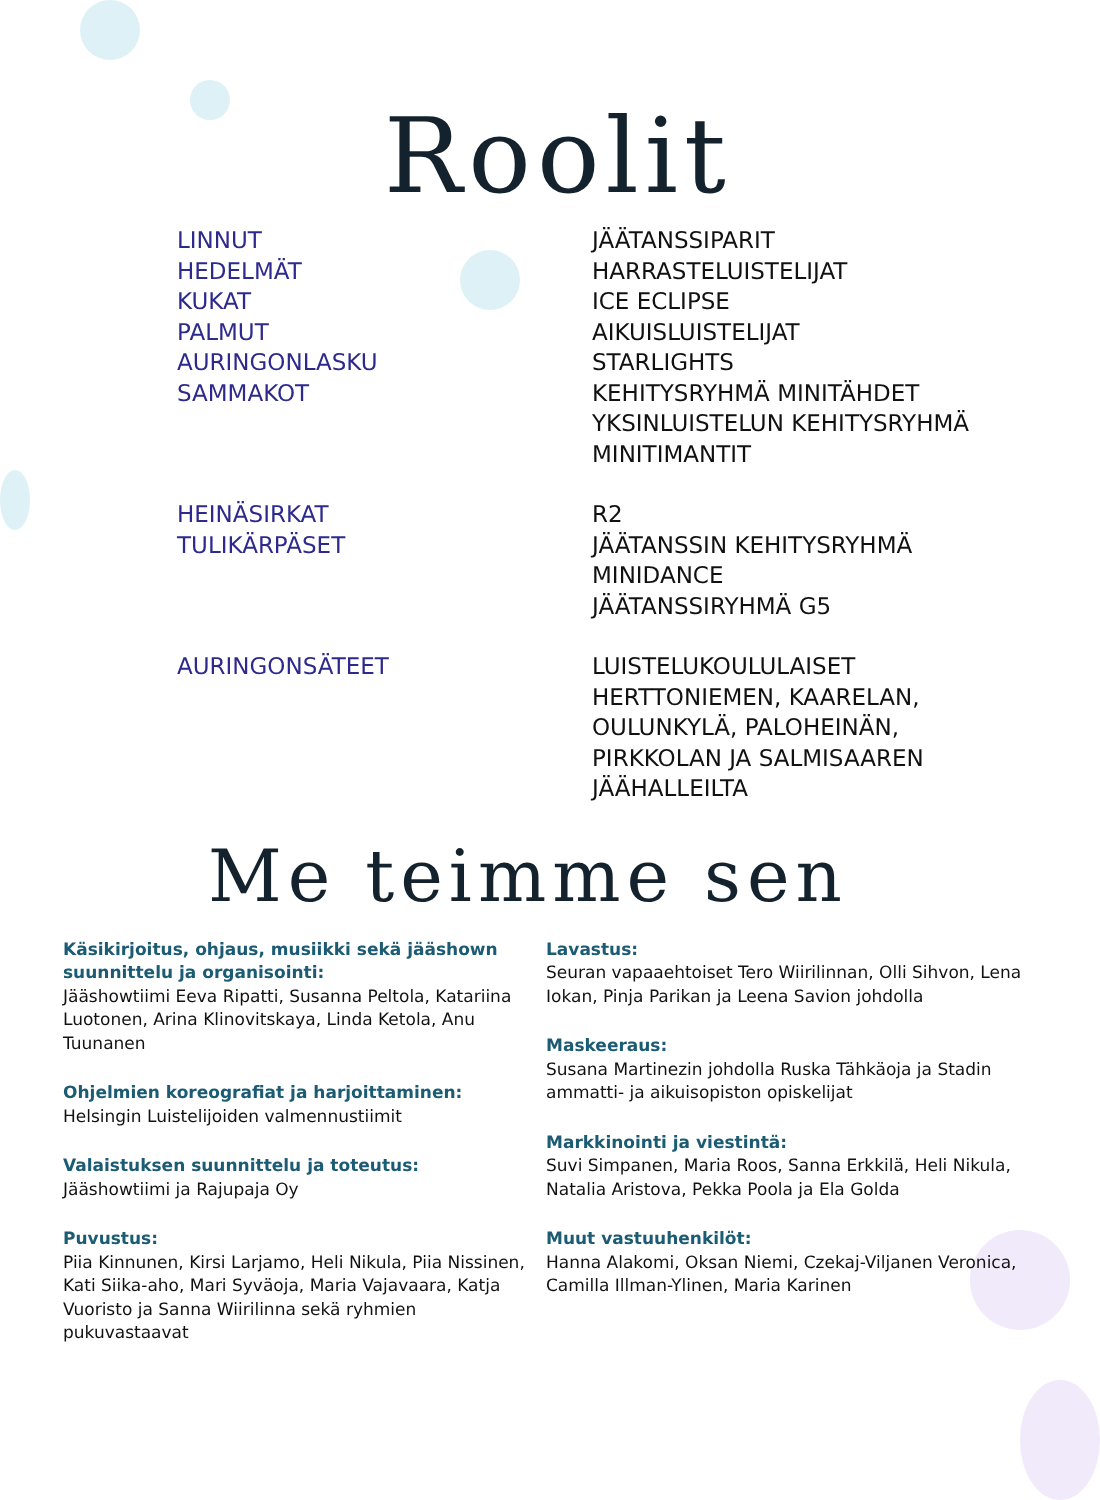Roolit
LINNUT
HEDELMÄT
KUKAT
PALMUT
AURINGONLASKU
SAMMAKOT
JÄÄTANSSIPARIT
HARRASTELUISTELIJAT
ICE ECLIPSE
AIKUISLUISTELIJAT
STARLIGHTS
KEHITYSRYHMÄ MINITÄHDET
YKSINLUISTELUN KEHITYSRYHMÄ
MINITIMANTIT
HEINÄSIRKAT
TULIKÄRPÄSET
R2
JÄÄTANSSIN KEHITYSRYHMÄ
MINIDANCE
JÄÄTANSSIRYHMÄ G5
AURINGONSÄTEET LUISTELUKOULULAISET
HERTTONIEMEN, KAARELAN,
OULUNKYLÄ, PALOHEINÄN,
PIRKKOLAN JA SALMISAAREN
JÄÄHALLEILTA
Me teimme sen
Käsikirjoitus, ohjaus, musiikki sekä jääshown suunnittelu ja organisointi:
Jääshowtiimi Eeva Ripatti, Susanna Peltola, Katariina Luotonen, Arina Klinovitskaya, Linda Ketola, Anu Tuunanen
Ohjelmien koreografiat ja harjoittaminen:
Helsingin Luistelijoiden valmennustiimit
Valaistuksen suunnittelu ja toteutus:
Jääshowtiimi ja Rajupaja Oy
Puvustus:
Piia Kinnunen, Kirsi Larjamo, Heli Nikula, Piia Nissinen, Kati Siika-aho, Mari Syväoja, Maria Vajavaara, Katja Vuoristo ja Sanna Wiirilinna sekä ryhmien pukuvastaavat
Lavastus:
Seuran vapaaehtoiset Tero Wiirilinnan, Olli Sihvon, Lena Iokan, Pinja Parikan ja Leena Savion johdolla
Maskeeraus:
Susana Martinezin johdolla Ruska Tähkäoja ja Stadin ammatti- ja aikuisopiston opiskelijat
Markkinointi ja viestintä:
Suvi Simpanen, Maria Roos, Sanna Erkkilä, Heli Nikula, Natalia Aristova, Pekka Poola ja Ela Golda
Muut vastuuhenkilöt:
Hanna Alakomi, Oksan Niemi, Czekaj-Viljanen Veronica, Camilla Illman-Ylinen, Maria Karinen